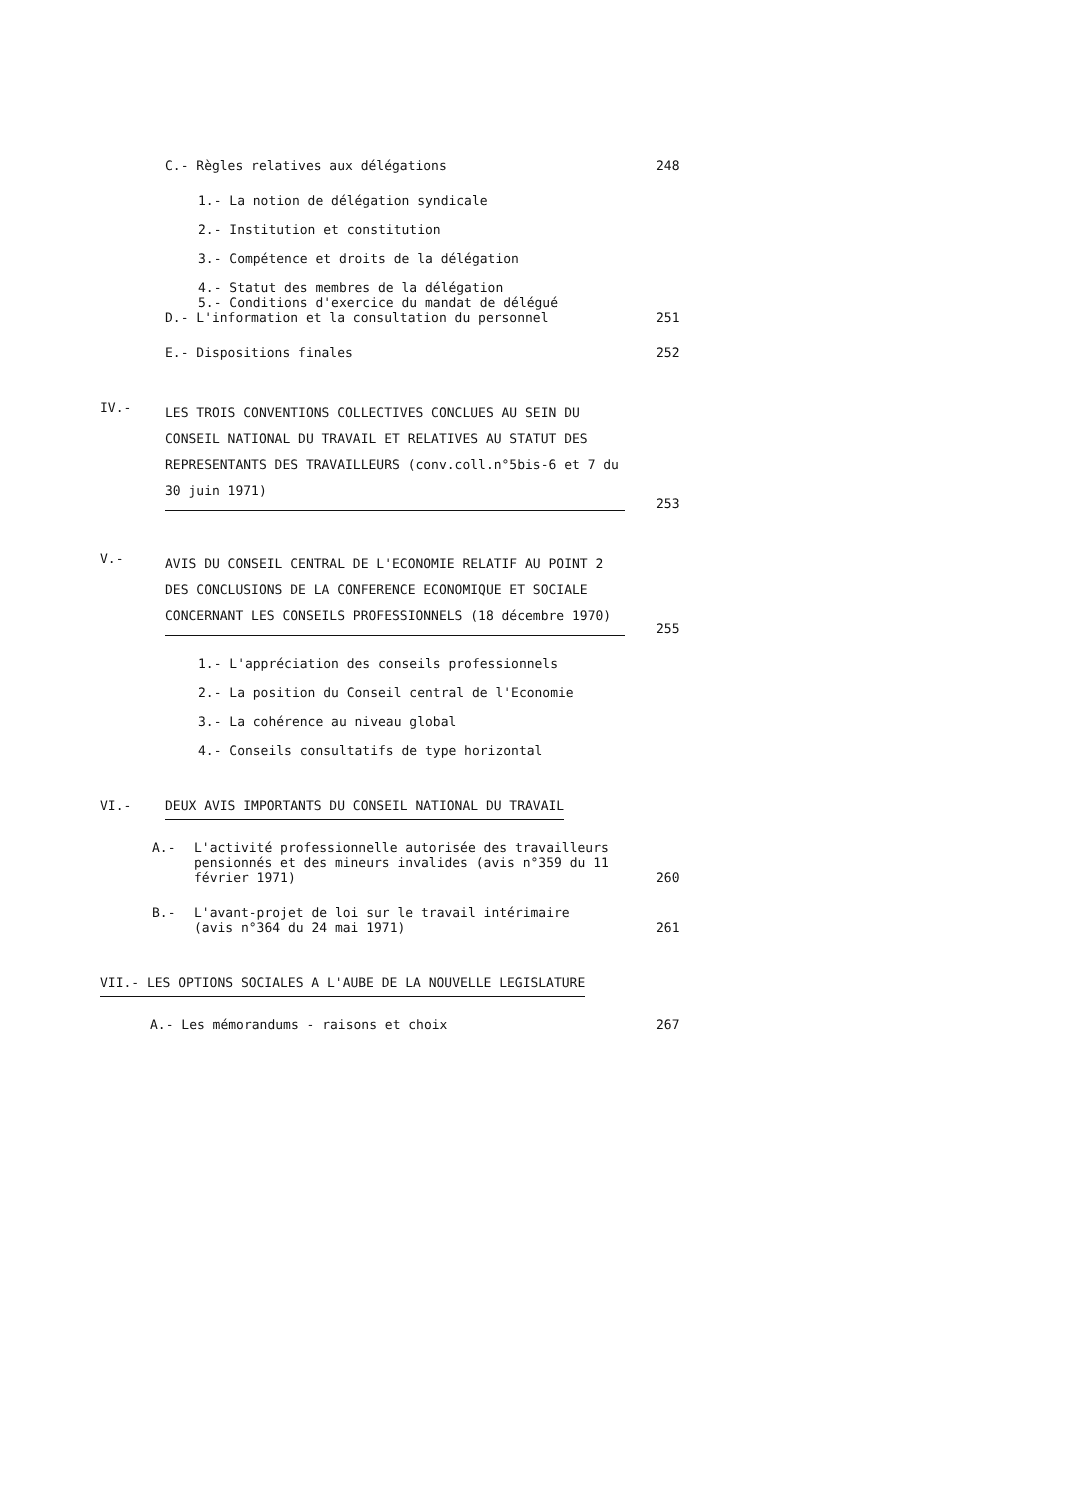C.- Règles relatives aux délégations
248
1.- La notion de délégation syndicale
2.- Institution et constitution
3.- Compétence et droits de la délégation
4.- Statut des membres de la délégation
5.- Conditions d'exercice du mandat de délégué
D.- L'information et la consultation du personnel
251
E.- Dispositions finales
252
IV.- LES TROIS CONVENTIONS COLLECTIVES CONCLUES AU SEIN DU CONSEIL NATIONAL DU TRAVAIL ET RELATIVES AU STATUT DES REPRESENTANTS DES TRAVAILLEURS (conv.coll.n°5bis-6 et 7 du 30 juin 1971)
253
V.- AVIS DU CONSEIL CENTRAL DE L'ECONOMIE RELATIF AU POINT 2 DES CONCLUSIONS DE LA CONFERENCE ECONOMIQUE ET SOCIALE CONCERNANT LES CONSEILS PROFESSIONNELS (18 décembre 1970)
255
1.- L'appréciation des conseils professionnels
2.- La position du Conseil central de l'Economie
3.- La cohérence au niveau global
4.- Conseils consultatifs de type horizontal
VI.- DEUX AVIS IMPORTANTS DU CONSEIL NATIONAL DU TRAVAIL
A.- L'activité professionnelle autorisée des travailleurs pensionnés et des mineurs invalides (avis n°359 du 11 février 1971)
260
B.- L'avant-projet de loi sur le travail intérimaire (avis n°364 du 24 mai 1971)
261
VII.- LES OPTIONS SOCIALES A L'AUBE DE LA NOUVELLE LEGISLATURE
A.- Les mémorandums - raisons et choix
267